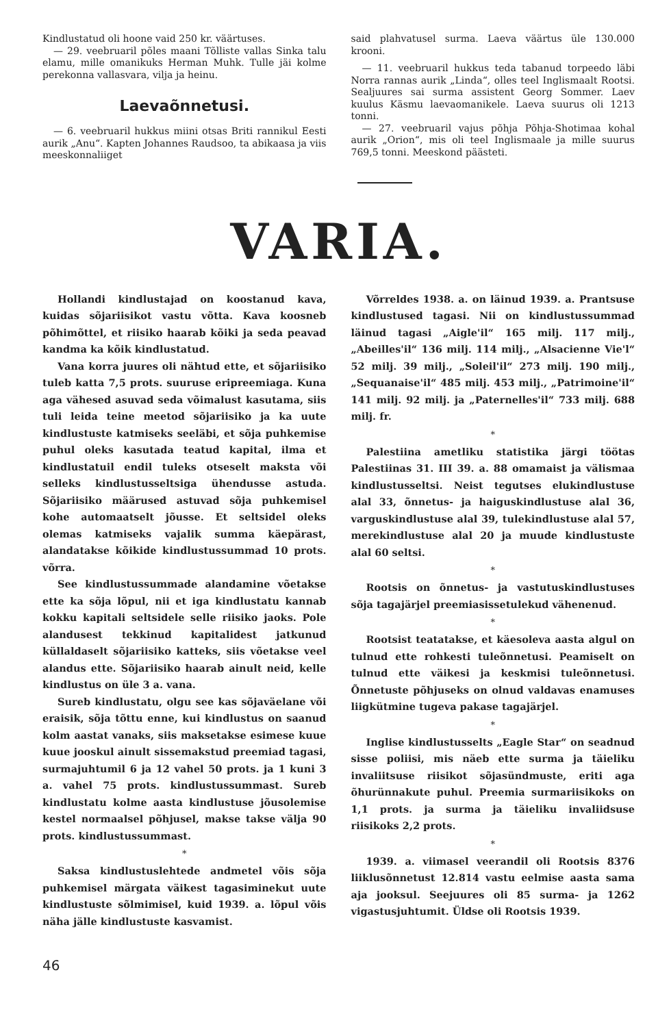Kindlustatud oli hoone vaid 250 kr. väärtuses.
— 29. veebruaril põles maani Tõlliste vallas Sinka talu elamu, mille omanikuks Herman Muhk. Tulle jäi kolme perekonna vallasvara, vilja ja heinu.
Laevaõnnetusi.
— 6. veebruaril hukkus miini otsas Briti rannikul Eesti aurik „Anu“. Kapten Johannes Raudsoo, ta abikaasa ja viis meeskonnaliiget
said plahvatusel surma. Laeva väärtus üle 130.000 krooni.
— 11. veebruaril hukkus teda tabanud torpeedo läbi Norra rannas aurik „Linda“, olles teel Inglismaalt Rootsi. Sealjuures sai surma assistent Georg Sommer. Laev kuulus Käsmu laevaomanikele. Laeva suurus oli 1213 tonni.
— 27. veebruaril vajus põhja Põhja-Shotimaa kohal aurik „Orion“, mis oli teel Inglismaale ja mille suurus 769,5 tonni. Meeskond päästeti.
VARIA.
Hollandi kindlustajad on koostanud kava, kuidas sõjariisikot vastu võtta. Kava koosneb põhimõttel, et riisiko haarab kõiki ja seda peavad kandma ka kõik kindlustatud.
Vana korra juures oli nähtud ette, et sõjariisiko tuleb katta 7,5 prots. suuruse eripreemiaga. Kuna aga vähesed asuvad seda võimalust kasutama, siis tuli leida teine meetod sõjariisiko ja ka uute kindlustuste katmiseks seeläbi, et sõja puhkemise puhul oleks kasutada teatud kapital, ilma et kindlustatuil endil tuleks otseselt maksta või selleks kindlustusseltsiga ühendusse astuda. Sõjariisiko määrused astuvad sõja puhkemisel kohe automaatselt jõusse. Et seltsidel oleks olemas katmiseks vajalik summa käepärast, alandatakse kõikide kindlustussummad 10 prots. võrra.
See kindlustussummade alandamine võetakse ette ka sõja lõpul, nii et iga kindlustatu kannab kokku kapitali seltsidele selle riisiko jaoks. Pole alandusest tekkinud kapitalidest jatkunud küllaldaselt sõjariisiko katteks, siis võetakse veel alandus ette. Sõjariisiko haarab ainult neid, kelle kindlustus on üle 3 a. vana.
Sureb kindlustatu, olgu see kas sõjaväelane või eraisik, sõja tõttu enne, kui kindlustus on saanud kolm aastat vanaks, siis maksetakse esimese kuue kuue jooskul ainult sissemakstud preemiad tagasi, surmajuhtumil 6 ja 12 vahel 50 prots. ja 1 kuni 3 a. vahel 75 prots. kindlustussummast. Sureb kindlustatu kolme aasta kindlustuse jõusolemise kestel normaalsel põhjusel, makse takse välja 90 prots. kindlustussummast.
*
Saksa kindlustuslehtede andmetel võis sõja puhkemisel märgata väikest tagasiminekut uute kindlustuste sõlmimisel, kuid 1939. a. lõpul võis näha jälle kindlustuste kasvamist.
Võrreldes 1938. a. on läinud 1939. a. Prantsuse kindlustused tagasi. Nii on kindlustussummad läinud tagasi „Aigle'il“ 165 milj. 117 milj., „Abeilles'il“ 136 milj. 114 milj., „Alsacienne Vie'l“ 52 milj. 39 milj., „Soleil'il“ 273 milj. 190 milj., „Sequanaise'il“ 485 milj. 453 milj., „Patrimoine'il“ 141 milj. 92 milj. ja „Paternelles'il“ 733 milj. 688 milj. fr.
*
Palestiina ametliku statistika järgi töötas Palestiinas 31. III 39. a. 88 omamaist ja välismaa kindlustusseltsi. Neist tegutses elukindlustuse alal 33, õnnetus- ja haiguskindlustuse alal 36, varguskindlustuse alal 39, tulekindlustuse alal 57, merekindlustuse alal 20 ja muude kindlustuste alal 60 seltsi.
*
Rootsis on õnnetus- ja vastutuskindlustuses sõja tagajärjel preemiasissetulekud vähenenud.
*
Rootsist teatatakse, et käesoleva aasta algul on tulnud ette rohkesti tuleõnnetusi. Peamiselt on tulnud ette väikesi ja keskmisi tuleõnnetusi. Õnnetuste põhjuseks on olnud valdavas enamuses liigkütmine tugeva pakase tagajärjel.
*
Inglise kindlustusselts „Eagle Star“ on seadnud sisse poliisi, mis näeb ette surma ja täieliku invaliitsuse riisikot sõjasündmuste, eriti aga õhurünnakute puhul. Preemia surmariisikoks on 1,1 prots. ja surma ja täieliku invaliidsuse riisikoks 2,2 prots.
*
1939. a. viimasel veerandil oli Rootsis 8376 liiklusõnnetust 12.814 vastu eelmise aasta sama aja jooksul. Seejuures oli 85 surma- ja 1262 vigastusjuhtumit. Üldse oli Rootsis 1939.
46